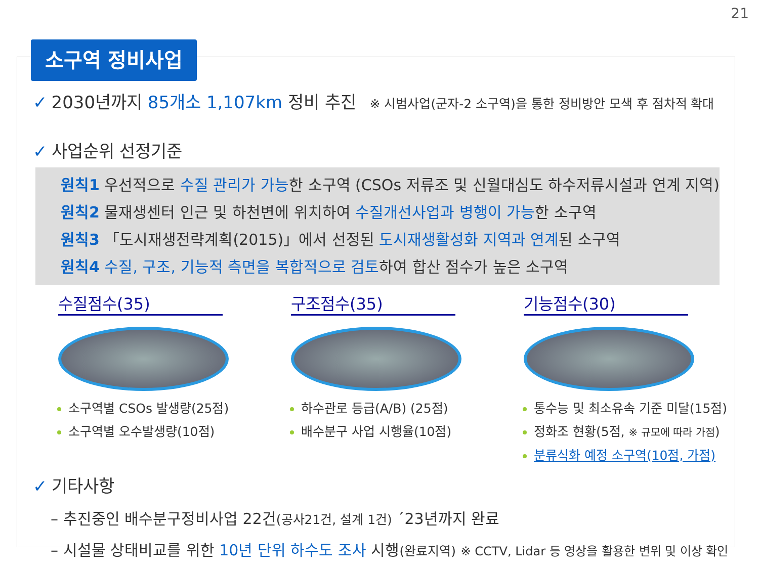21
소구역 정비사업
✓ 2030년까지 85개소 1,107km 정비 추진 ※ 시범사업(군자-2 소구역)을 통한 정비방안 모색 후 점차적 확대
✓ 사업순위 선정기준
원칙1 우선적으로 수질 관리가 가능한 소구역 (CSOs 저류조 및 신월대심도 하수저류시설과 연계 지역)
원칙2 물재생센터 인근 및 하천변에 위치하여 수질개선사업과 병행이 가능한 소구역
원칙3 「도시재생전략계획(2015)」에서 선정된 도시재생활성화 지역과 연계된 소구역
원칙4 수질, 구조, 기능적 측면을 복합적으로 검토하여 합산 점수가 높은 소구역
수질점수(35)
소구역별 CSOs 발생량(25점)
소구역별 오수발생량(10점)
구조점수(35)
하수관로 등급(A/B) (25점)
배수분구 사업 시행율(10점)
기능점수(30)
통수능 및 최소유속 기준 미달(15점)
정화조 현황(5점, ※ 규모에 따라 가점)
분류식화 예정 소구역(10점, 가점)
✓ 기타사항
– 추진중인 배수분구정비사업 22건(공사21건, 설계 1건) ´23년까지 완료
– 시설물 상태비교를 위한 10년 단위 하수도 조사 시행(완료지역) ※ CCTV, Lidar 등 영상을 활용한 변위 및 이상 확인